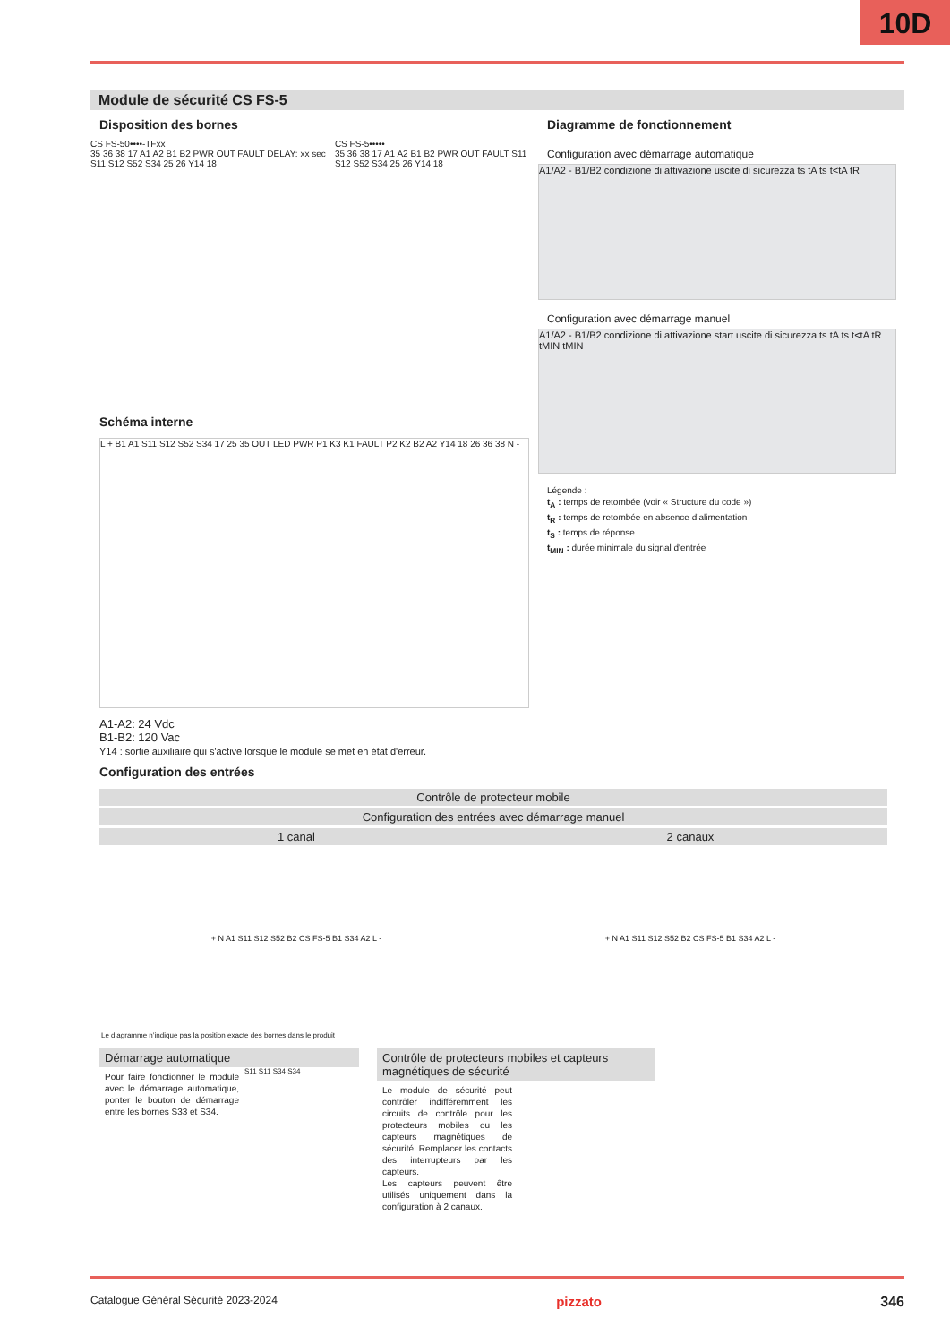10D
Module de sécurité CS FS-5
Disposition des bornes
CS FS-50••••-TFxx
35 36 38 17 A1 A2 B1 B2 PWR OUT FAULT DELAY: xx sec S11 S12 S52 S34 25 26 Y14 18
CS FS-5•••••
35 36 38 17 A1 A2 B1 B2 PWR OUT FAULT S11 S12 S52 S34 25 26 Y14 18
Schéma interne
L + B1 A1 S11 S12 S52 S34 17 25 35 OUT LED PWR P1 K3 K1 FAULT P2 K2 B2 A2 Y14 18 26 36 38 N -
Diagramme de fonctionnement
Configuration avec démarrage automatique
A1/A2 - B1/B2 condizione di attivazione uscite di sicurezza ts tA ts t<tA tR
Configuration avec démarrage manuel
A1/A2 - B1/B2 condizione di attivazione start uscite di sicurezza ts tA ts t<tA tR tMIN tMIN
Légende :
t<sub>A</sub> : temps de retombée (voir « Structure du code »)
t<sub>R</sub> : temps de retombée en absence d’alimentation
t<sub>S</sub> : temps de réponse
t<sub>MIN</sub> : durée minimale du signal d'entrée
A1-A2: 24 Vdc
B1-B2: 120 Vac
Y14 : sortie auxiliaire qui s'active lorsque le module se met en état d'erreur.
Configuration des entrées
| Contrôle de protecteur mobile | |
| --- | --- |
| Configuration des entrées avec démarrage manuel | |
| 1 canal | 2 canaux |
| + N A1 S11 S12 S52 B2 CS FS-5 B1 S34 A2 L - | + N A1 S11 S12 S52 B2 CS FS-5 B1 S34 A2 L - |
Le diagramme n’indique pas la position exacte des bornes dans le produit
Démarrage automatique
Pour faire fonctionner le module avec le démarrage automatique, ponter le bouton de démarrage entre les bornes S33 et S34.
S11 S11 S34 S34
Contrôle de protecteurs mobiles et capteurs magnétiques de sécurité
Le module de sécurité peut contrôler indifféremment les circuits de contrôle pour les protecteurs mobiles ou les capteurs magnétiques de sécurité. Remplacer les contacts des interrupteurs par les capteurs.
Les capteurs peuvent être utilisés uniquement dans la configuration à 2 canaux.
Catalogue Général Sécurité 2023-2024 pizzato 346